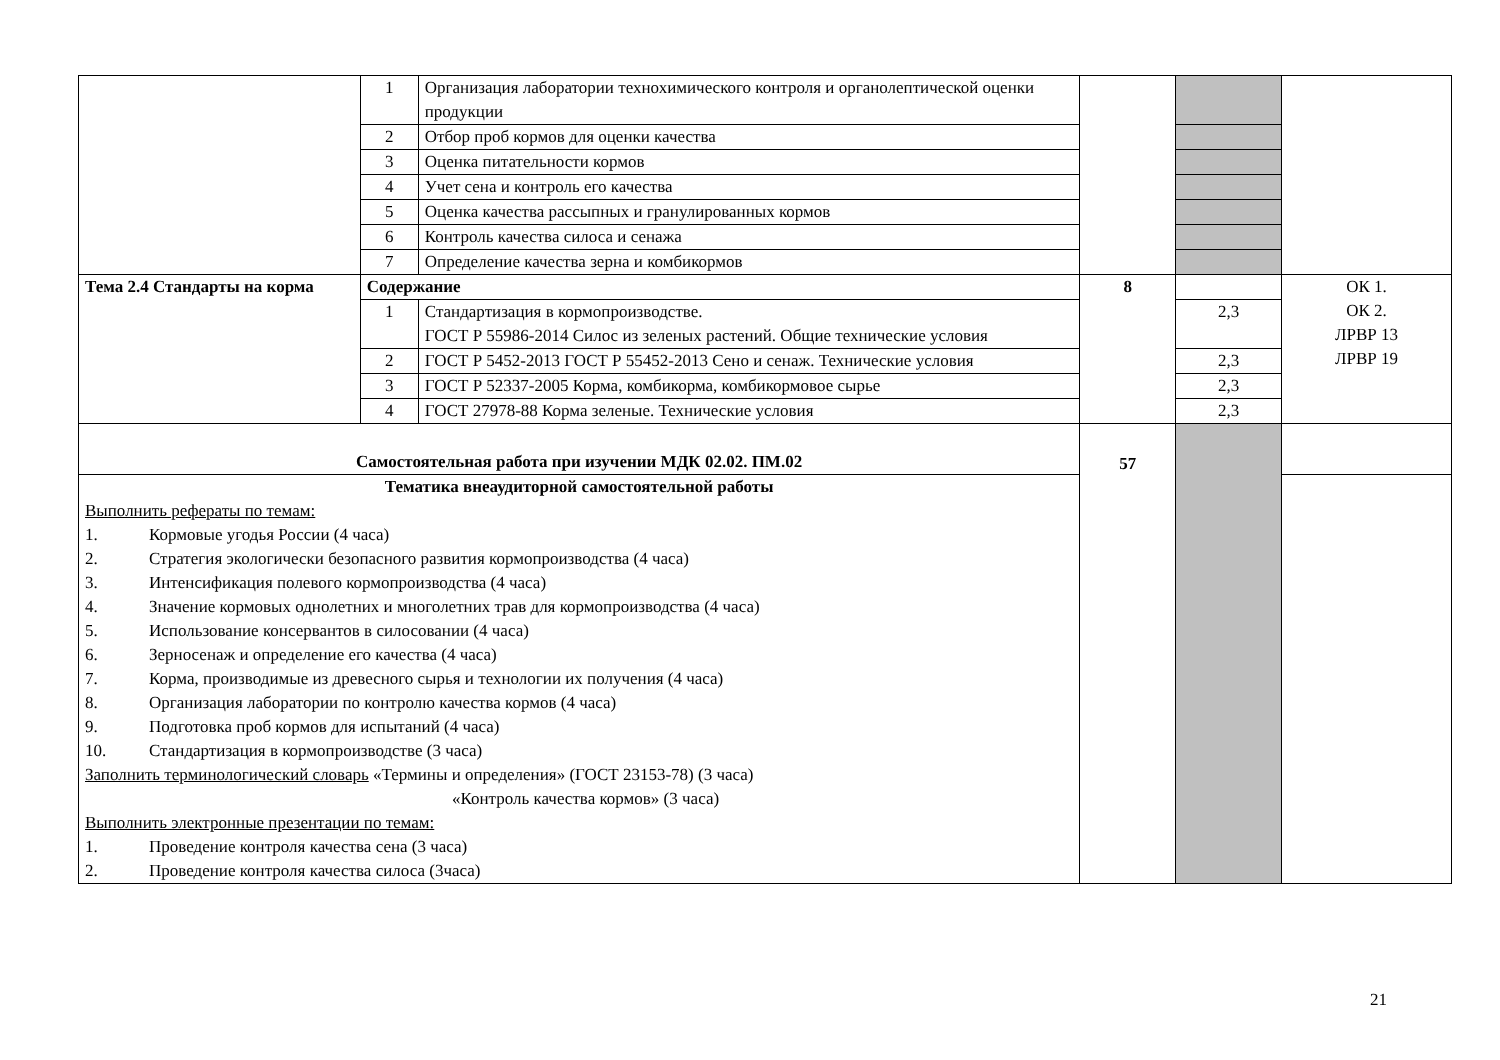| | 1 | Организация лаборатории технохимического контроля и органолептической оценки продукции | | | |
| | 2 | Отбор проб кормов для оценки качества | | | |
| | 3 | Оценка питательности кормов | | | |
| | 4 | Учет сена и контроль его качества | | | |
| | 5 | Оценка качества рассыпных и гранулированных кормов | | | |
| | 6 | Контроль качества силоса и сенажа | | | |
| | 7 | Определение качества зерна и комбикормов | | | |
| Тема 2.4 Стандарты на корма | Содержание | | 8 | | ОК 1. ОК 2. ЛРВР 13 ЛРВР 19 |
| | 1 | Стандартизация в кормопроизводстве. ГОСТ Р 55986-2014 Силос из зеленых растений. Общие технические условия | | 2,3 | |
| | 2 | ГОСТ Р 5452-2013 ГОСТ Р 55452-2013 Сено и сенаж. Технические условия | | 2,3 | |
| | 3 | ГОСТ Р 52337-2005 Корма, комбикорма, комбикормовое сырье | | 2,3 | |
| | 4 | ГОСТ 27978-88 Корма зеленые. Технические условия | | 2,3 | |
| Самостоятельная работа при изучении МДК 02.02. ПМ.02 | | | 57 | | |
| Тематика внеаудиторной самостоятельной работы Выполнить рефераты по темам: 1. Кормовые угодья России (4 часа) 2. Стратегия экологически безопасного развития кормопроизводства (4 часа) 3. Интенсификация полевого кормопроизводства (4 часа) 4. Значение кормовых однолетних и многолетних трав для кормопроизводства (4 часа) 5. Использование консервантов в силосовании (4 часа) 6. Зерносенаж и определение его качества (4 часа) 7. Корма, производимые из древесного сырья и технологии их получения (4 часа) 8. Организация лаборатории по контролю качества кормов (4 часа) 9. Подготовка проб кормов для испытаний (4 часа) 10. Стандартизация в кормопроизводстве (3 часа) Заполнить терминологический словарь «Термины и определения» (ГОСТ 23153-78) (3 часа) «Контроль качества кормов» (3 часа) Выполнить электронные презентации по темам: 1. Проведение контроля качества сена (3 часа) 2. Проведение контроля качества силоса (3часа) | | | | | |
21